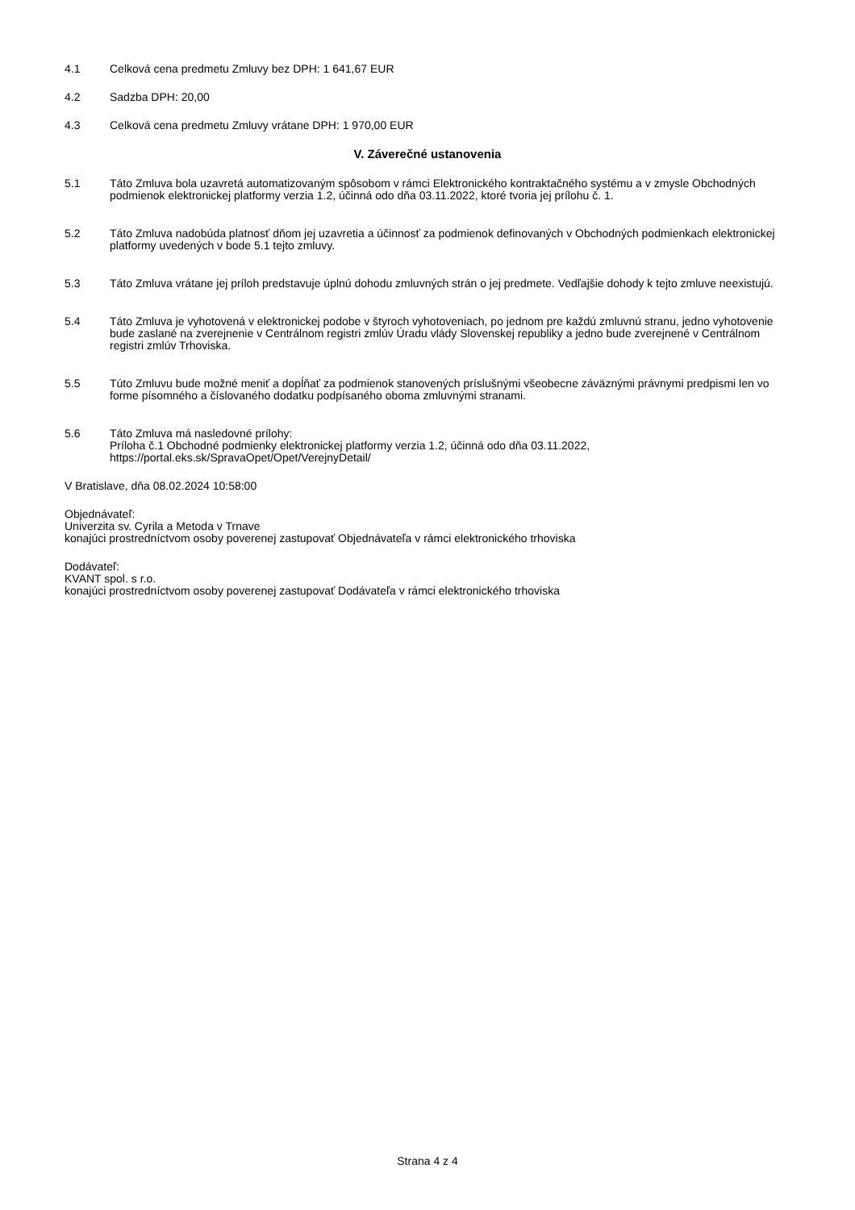4.1 Celková cena predmetu Zmluvy bez DPH: 1 641,67 EUR
4.2 Sadzba DPH: 20,00
4.3 Celková cena predmetu Zmluvy vrátane DPH: 1 970,00 EUR
V. Záverečné ustanovenia
5.1 Táto Zmluva bola uzavretá automatizovaným spôsobom v rámci Elektronického kontraktačného systému a v zmysle Obchodných podmienok elektronickej platformy verzia 1.2, účinná odo dňa 03.11.2022, ktoré tvoria jej prílohu č. 1.
5.2 Táto Zmluva nadobúda platnosť dňom jej uzavretia a účinnosť za podmienok definovaných v Obchodných podmienkach elektronickej platformy uvedených v bode 5.1 tejto zmluvy.
5.3 Táto Zmluva vrátane jej príloh predstavuje úplnú dohodu zmluvných strán o jej predmete. Vedľajšie dohody k tejto zmluve neexistujú.
5.4 Táto Zmluva je vyhotovená v elektronickej podobe v štyroch vyhotoveniach, po jednom pre každú zmluvnú stranu, jedno vyhotovenie bude zaslané na zverejnenie v Centrálnom registri zmlúv Úradu vlády Slovenskej republiky a jedno bude zverejnené v Centrálnom registri zmlúv Trhoviska.
5.5 Túto Zmluvu bude možné meniť a dopĺňať za podmienok stanovených príslušnými všeobecne záväznými právnymi predpismi len vo forme písomného a číslovaného dodatku podpísaného oboma zmluvnými stranami.
5.6 Táto Zmluva má nasledovné prílohy:
Príloha č.1 Obchodné podmienky elektronickej platformy verzia 1.2, účinná odo dňa 03.11.2022, https://portal.eks.sk/SpravaOpet/Opet/VerejnyDetail/
V Bratislave, dňa 08.02.2024 10:58:00
Objednávateľ:
Univerzita sv. Cyrila a Metoda v Trnave
konajúci prostredníctvom osoby poverenej zastupovať Objednávateľa v rámci elektronického trhoviska
Dodávateľ:
KVANT spol. s r.o.
konajúci prostredníctvom osoby poverenej zastupovať Dodávateľa v rámci elektronického trhoviska
Strana 4 z 4